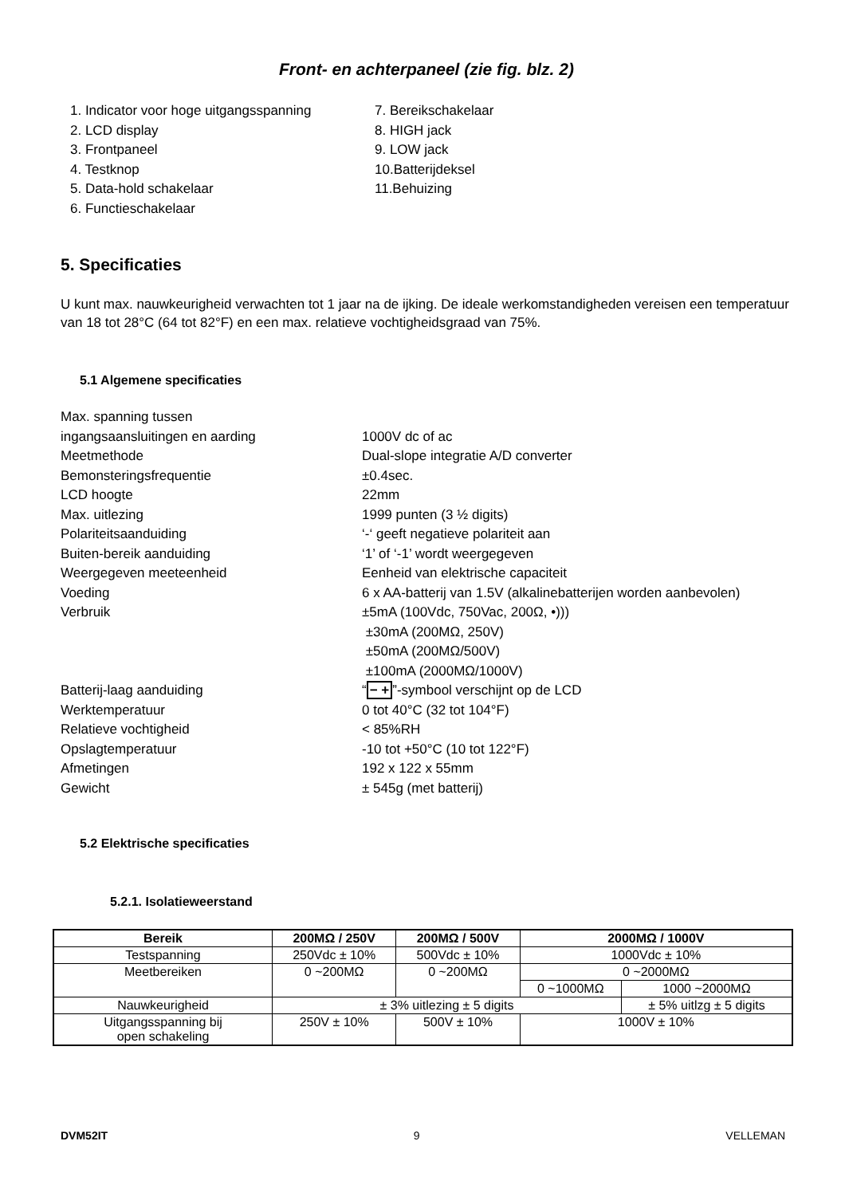Front- en achterpaneel (zie fig. blz. 2)
1. Indicator voor hoge uitgangsspanning
2. LCD display
3. Frontpaneel
4. Testknop
5. Data-hold schakelaar
6. Functieschakelaar
7. Bereikschakelaar
8. HIGH jack
9. LOW jack
10.Batterijdeksel
11.Behuizing
5. Specificaties
U kunt max. nauwkeurigheid verwachten tot 1 jaar na de ijking. De ideale werkomstandigheden vereisen een temperatuur van 18 tot 28°C (64 tot 82°F) en een max. relatieve vochtigheidsgraad van 75%.
5.1 Algemene specificaties
Max. spanning tussen
ingangsaansluitingen en aarding
1000V dc of ac
Meetmethode
Dual-slope integratie A/D converter
Bemonsteringsfrequentie
±0.4sec.
LCD hoogte
22mm
Max. uitlezing
1999 punten (3 ½ digits)
Polariteitsaanduiding
‘-‘ geeft negatieve polariteit aan
Buiten-bereik aanduiding
‘1’ of ‘-1’ wordt weergegeven
Weergegeven meeteenheid
Eenheid van elektrische capaciteit
Voeding
6 x AA-batterij van 1.5V (alkalinebatterijen worden aanbevolen)
Verbruik
±5mA (100Vdc, 750Vac, 200Ω, •)))
±30mA (200MΩ, 250V)
±50mA (200MΩ/500V)
±100mA (2000MΩ/1000V)
Batterij-laag aanduiding
“− +”-symbool verschijnt op de LCD
Werktemperatuur
0 tot 40°C (32 tot 104°F)
Relatieve vochtigheid
< 85%RH
Opslagtemperatuur
-10 tot +50°C (10 tot 122°F)
Afmetingen
192 x 122 x 55mm
Gewicht
± 545g (met batterij)
5.2 Elektrische specificaties
5.2.1. Isolatieweerstand
| Bereik | 200MΩ / 250V | 200MΩ / 500V | 2000MΩ / 1000V | |
| --- | --- | --- | --- | --- |
| Testspanning | 250Vdc ± 10% | 500Vdc ± 10% | 1000Vdc ± 10% | |
| Meetbereiken | 0 ~200MΩ | 0 ~200MΩ | 0 ~2000MΩ | |
| | | | 0 ~1000MΩ | 1000 ~2000MΩ |
| Nauwkeurigheid | ± 3% uitlezing ± 5 digits | | | ± 5% uitlzg ± 5 digits |
| Uitgangsspanning bij open schakeling | 250V ± 10% | 500V ± 10% | 1000V ± 10% | |
DVM52IT 9 VELLEMAN